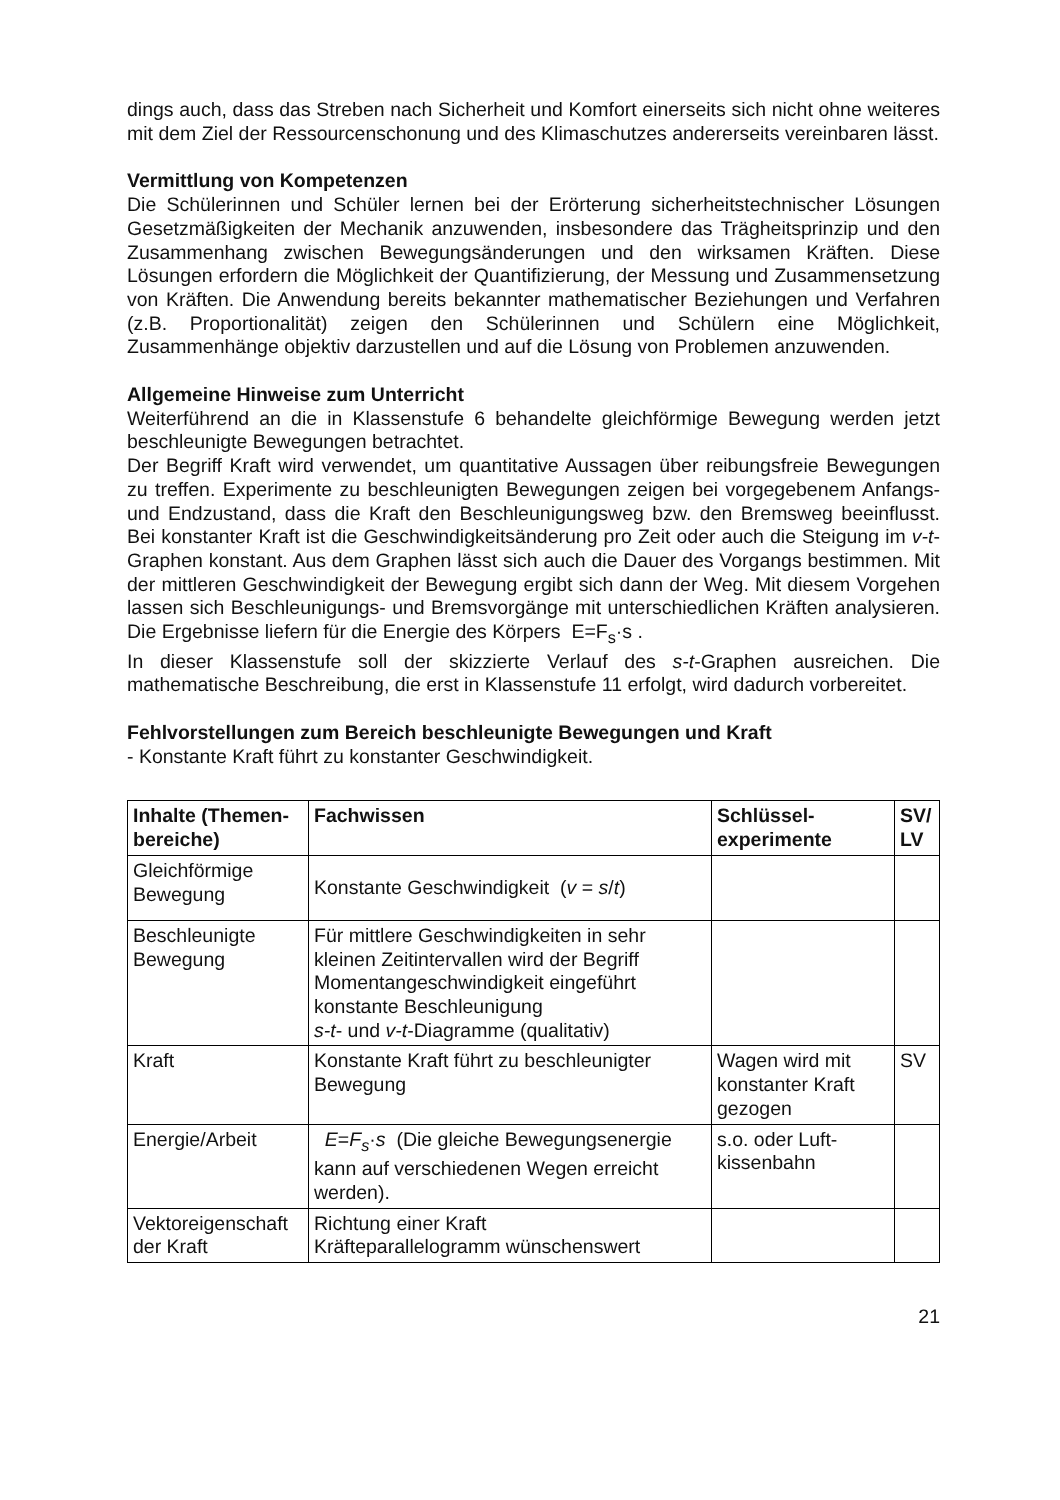dings auch, dass das Streben nach Sicherheit und Komfort einerseits sich nicht ohne weiteres mit dem Ziel der Ressourcenschonung und des Klimaschutzes andererseits vereinbaren lässt.
Vermittlung von Kompetenzen
Die Schülerinnen und Schüler lernen bei der Erörterung sicherheitstechnischer Lösungen Gesetzmäßigkeiten der Mechanik anzuwenden, insbesondere das Trägheitsprinzip und den Zusammenhang zwischen Bewegungsänderungen und den wirksamen Kräften. Diese Lösungen erfordern die Möglichkeit der Quantifizierung, der Messung und Zusammensetzung von Kräften. Die Anwendung bereits bekannter mathematischer Beziehungen und Verfahren (z.B. Proportionalität) zeigen den Schülerinnen und Schülern eine Möglichkeit, Zusammenhänge objektiv darzustellen und auf die Lösung von Problemen anzuwenden.
Allgemeine Hinweise zum Unterricht
Weiterführend an die in Klassenstufe 6 behandelte gleichförmige Bewegung werden jetzt beschleunigte Bewegungen betrachtet.
Der Begriff Kraft wird verwendet, um quantitative Aussagen über reibungsfreie Bewegungen zu treffen. Experimente zu beschleunigten Bewegungen zeigen bei vorgegebenem Anfangs- und Endzustand, dass die Kraft den Beschleunigungsweg bzw. den Bremsweg beeinflusst. Bei konstanter Kraft ist die Geschwindigkeitsänderung pro Zeit oder auch die Steigung im v-t-Graphen konstant. Aus dem Graphen lässt sich auch die Dauer des Vorgangs bestimmen. Mit der mittleren Geschwindigkeit der Bewegung ergibt sich dann der Weg. Mit diesem Vorgehen lassen sich Beschleunigungs- und Bremsvorgänge mit unterschiedlichen Kräften analysieren. Die Ergebnisse liefern für die Energie des Körpers E=F<sub>s</sub>·s .
In dieser Klassenstufe soll der skizzierte Verlauf des s-t-Graphen ausreichen. Die mathematische Beschreibung, die erst in Klassenstufe 11 erfolgt, wird dadurch vorbereitet.
Fehlvorstellungen zum Bereich beschleunigte Bewegungen und Kraft
- Konstante Kraft führt zu konstanter Geschwindigkeit.
| Inhalte (Themen-bereiche) | Fachwissen | Schlüssel-experimente | SV/ LV |
| --- | --- | --- | --- |
| Gleichförmige Bewegung | Konstante Geschwindigkeit ( v = s / t ) | | |
| Beschleunigte Bewegung | Für mittlere Geschwindigkeiten in sehr kleinen Zeitintervallen wird der Begriff Momentangeschwindigkeit eingeführt konstante Beschleunigung s-t - und v-t -Diagramme (qualitativ) | | |
| Kraft | Konstante Kraft führt zu beschleunigter Bewegung | Wagen wird mit konstanter Kraft gezogen | SV |
| Energie/Arbeit | E = F<sub>s</sub> · s (Die gleiche Bewegungsenergie kann auf verschiedenen Wegen erreicht werden). | s.o. oder Luft-kissenbahn | |
| Vektoreigenschaft der Kraft | Richtung einer Kraft Kräfteparallelogramm wünschenswert | | |
21